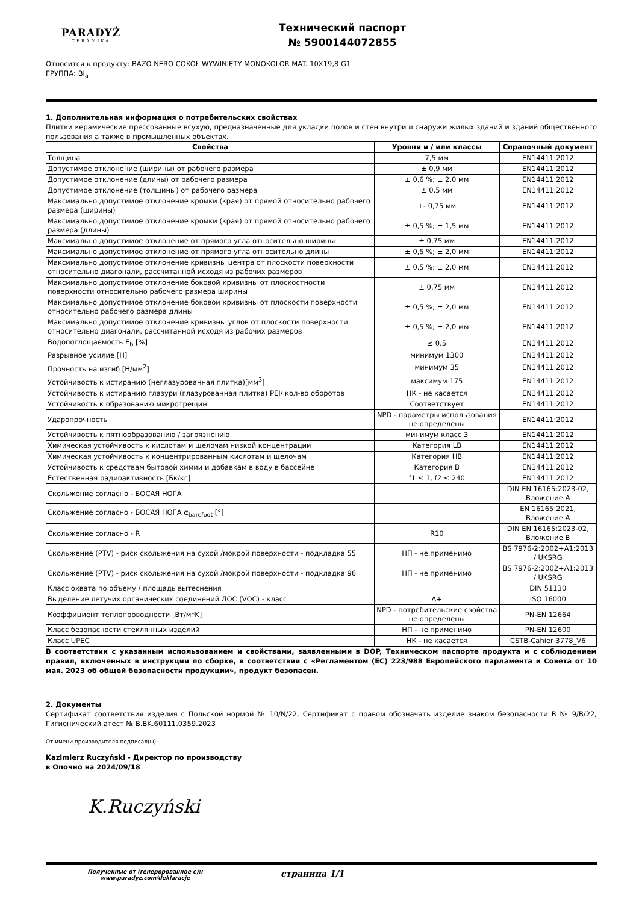PARADYŻ
CERAMIKA
Технический паспорт
№ 5900144072855
Относится к продукту: BAZO NERO COKÓŁ WYWINIĘTY MONOKOLOR MAT. 10X19,8 G1
ГРУППА: BI<sub>a</sub>
1. Дополнительная информация о потребительских свойствах
Плитки керамические прессованные всухую, предназначенные для укладки полов и стен внутри и снаружи жилых зданий и зданий общественного пользования а также в промышленных объектах.
| Свойства | Уровни и / или классы | Справочный документ |
| --- | --- | --- |
| Толщина | 7,5 мм | EN14411:2012 |
| Допустимое отклонение (ширины) от рабочего размера | ± 0,9 мм | EN14411:2012 |
| Допустимое отклонение (длины) от рабочего размера | ± 0,6 %; ± 2,0 мм | EN14411:2012 |
| Допустимое отклонение (толщины) от рабочего размера | ± 0,5 мм | EN14411:2012 |
| Максимально допустимое отклонение кромки (края) от прямой относительно рабочего размера (ширины) | +- 0,75 мм | EN14411:2012 |
| Максимально допустимое отклонение кромки (края) от прямой относительно рабочего размера (длины) | ± 0,5 %; ± 1,5 мм | EN14411:2012 |
| Максимально допустимое отклонение от прямого угла относительно ширины | ± 0,75 мм | EN14411:2012 |
| Максимально допустимое отклонение от прямого угла относительно длины | ± 0,5 %; ± 2,0 мм | EN14411:2012 |
| Максимально допустимое отклонение кривизны центра от плоскости поверхности относительно диагонали, рассчитанной исходя из рабочих размеров | ± 0,5 %; ± 2,0 мм | EN14411:2012 |
| Максимально допустимое отклонение боковой кривизны от плоскостности поверхности относительно рабочего размера ширины | ± 0,75 мм | EN14411:2012 |
| Максимально допустимое отклонение боковой кривизны от плоскости поверхности относительно рабочего размера длины | ± 0,5 %; ± 2,0 мм | EN14411:2012 |
| Максимально допустимое отклонение кривизны углов от плоскости поверхности относительно диагонали, рассчитанной исходя из рабочих размеров | ± 0,5 %; ± 2,0 мм | EN14411:2012 |
| Водопоглощаемость E<sub>b</sub> [%] | ≤ 0,5 | EN14411:2012 |
| Разрывное усилие [Н] | минимум 1300 | EN14411:2012 |
| Прочность на изгиб [Н/мм<sup>2</sup>] | минимум 35 | EN14411:2012 |
| Устойчивость к истиранию (неглазурованная плитка)[мм<sup>3</sup>] | максимум 175 | EN14411:2012 |
| Устойчивость к истиранию глазури (глазурованная плитка) PEI/ кол-во оборотов | НК - не касается | EN14411:2012 |
| Устойчивость к образованию микротрещин | Соответствует | EN14411:2012 |
| Ударопрочность | NPD - параметры использования не определены | EN14411:2012 |
| Устойчивость к пятнообразованию / загрязнению | минимум класс 3 | EN14411:2012 |
| Химическая устойчивость к кислотам и щелочам низкой концентрации | Категория LB | EN14411:2012 |
| Химическая устойчивость к концентрированным кислотам и щелочам | Категория HB | EN14411:2012 |
| Устойчивость к средствам бытовой химии и добавкам в воду в бассейне | Категория B | EN14411:2012 |
| Естественная радиоактивность [Бк/кг] | f1 ≤ 1, f2 ≤ 240 | EN14411:2012 |
| Скольжение согласно - БОСАЯ НОГА | | DIN EN 16165:2023-02, Вложение A |
| Скольжение согласно - БОСАЯ НОГА α<sub>barefoot</sub> [°] | | EN 16165:2021, Вложение A |
| Скольжение согласно - R | R10 | DIN EN 16165:2023-02, Вложение B |
| Скольжение (PTV) - риск скольжения на сухой /мокрой поверхности - подкладка 55 | НП - не применимо | BS 7976-2:2002+A1:2013 / UKSRG |
| Скольжение (PTV) - риск скольжения на сухой /мокрой поверхности - подкладка 96 | НП - не применимо | BS 7976-2:2002+A1:2013 / UKSRG |
| Класс охвата по объему / площадь вытеснения | | DIN 51130 |
| Выделение летучих органических соединений ЛОС (VOC) - класс | A+ | ISO 16000 |
| Коэффициент теплопроводности [Вт/м*K] | NPD - потребительские свойства не определены | PN-EN 12664 |
| Класс безопасности стеклянных изделий | НП - не применимо | PN-EN 12600 |
| Класс UPEC | НК - не касается | CSTB-Cahier 3778_V6 |
В соответствии с указанным использованием и свойствами, заявленными в DOP, Техническом паспорте продукта и с соблюдением правил, включенных в инструкции по сборке, в соответствии с «Регламентом (ЕС) 223/988 Европейского парламента и Совета от 10 мая. 2023 об общей безопасности продукции», продукт безопасен.
2. Документы
Сертификат соответствия изделия с Польской нормой № 10/N/22, Сертификат с правом обозначать изделие знаком безопасности B № 9/B/22, Гигиенический атест № B.BK.60111.0359.2023
От имени производителя подписал(ы):
Kazimierz Ruczyński - Директор по производству
в Опочно на 2024/09/18
K.Ruczyński
Полученные от (генеророванное c)::
www.paradyz.com/deklaracje
страница 1/1